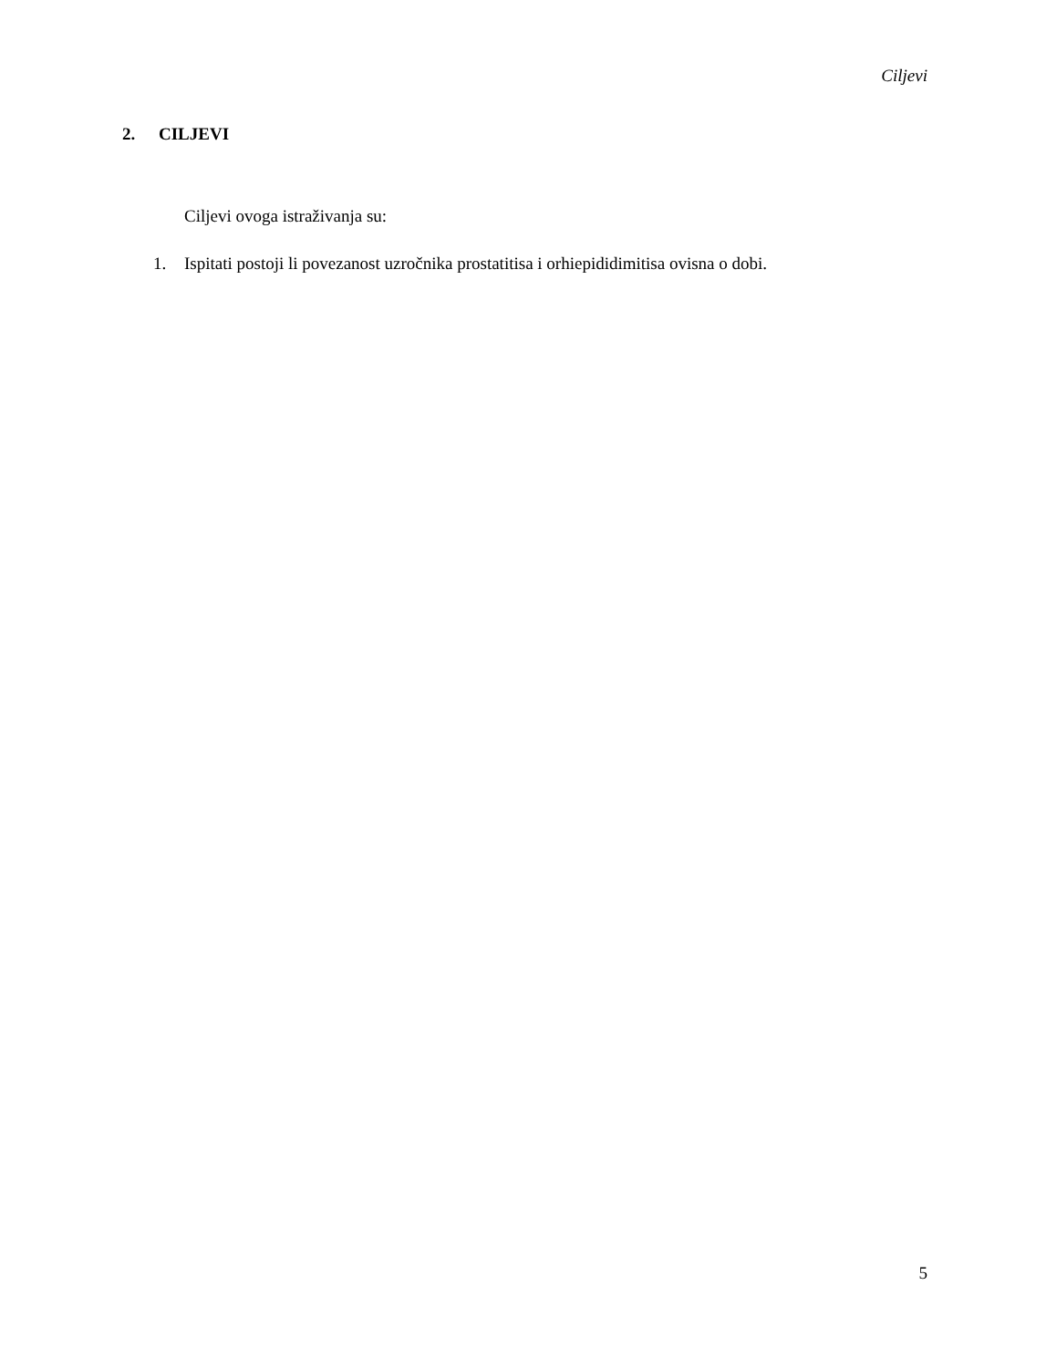Ciljevi
2. CILJEVI
Ciljevi ovoga istraživanja su:
1. Ispitati postoji li povezanost uzročnika prostatitisa i orhiepididimitisa ovisna o dobi.
5